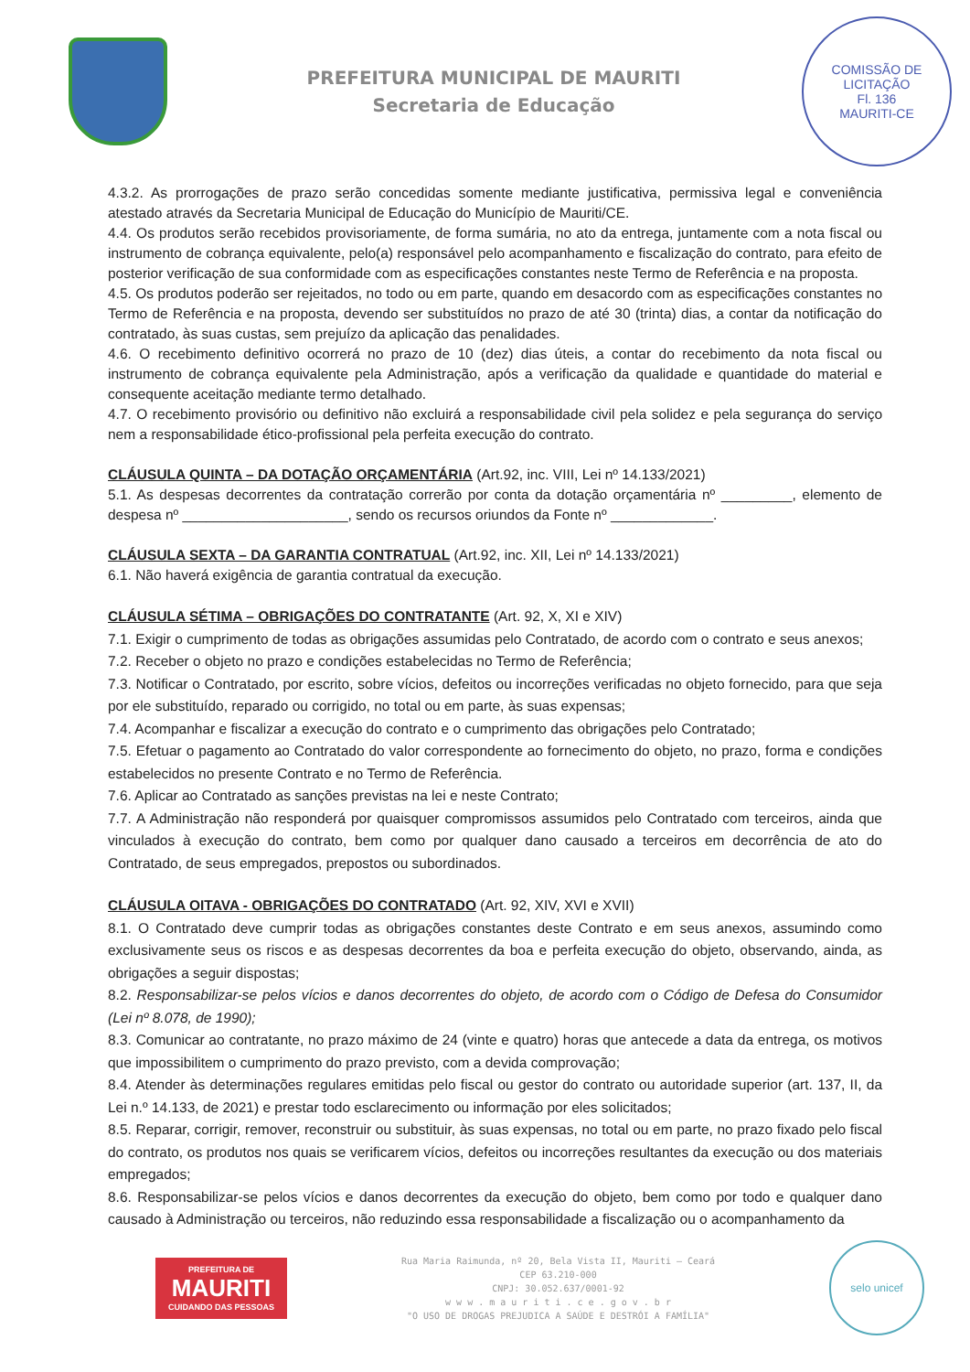PREFEITURA MUNICIPAL DE MAURITI
Secretaria de Educação
COMISSÃO DE LICITAÇÃO
Fl. 136
MAURITI-CE
4.3.2. As prorrogações de prazo serão concedidas somente mediante justificativa, permissiva legal e conveniência atestado através da Secretaria Municipal de Educação do Município de Mauriti/CE.
4.4. Os produtos serão recebidos provisoriamente, de forma sumária, no ato da entrega, juntamente com a nota fiscal ou instrumento de cobrança equivalente, pelo(a) responsável pelo acompanhamento e fiscalização do contrato, para efeito de posterior verificação de sua conformidade com as especificações constantes neste Termo de Referência e na proposta.
4.5. Os produtos poderão ser rejeitados, no todo ou em parte, quando em desacordo com as especificações constantes no Termo de Referência e na proposta, devendo ser substituídos no prazo de até 30 (trinta) dias, a contar da notificação do contratado, às suas custas, sem prejuízo da aplicação das penalidades.
4.6. O recebimento definitivo ocorrerá no prazo de 10 (dez) dias úteis, a contar do recebimento da nota fiscal ou instrumento de cobrança equivalente pela Administração, após a verificação da qualidade e quantidade do material e consequente aceitação mediante termo detalhado.
4.7. O recebimento provisório ou definitivo não excluirá a responsabilidade civil pela solidez e pela segurança do serviço nem a responsabilidade ético-profissional pela perfeita execução do contrato.
CLÁUSULA QUINTA – DA DOTAÇÃO ORÇAMENTÁRIA (Art.92, inc. VIII, Lei nº 14.133/2021)
5.1. As despesas decorrentes da contratação correrão por conta da dotação orçamentária nº _________, elemento de despesa nº _____________________, sendo os recursos oriundos da Fonte nº _____________.
CLÁUSULA SEXTA – DA GARANTIA CONTRATUAL (Art.92, inc. XII, Lei nº 14.133/2021)
6.1. Não haverá exigência de garantia contratual da execução.
CLÁUSULA SÉTIMA – OBRIGAÇÕES DO CONTRATANTE (Art. 92, X, XI e XIV)
7.1. Exigir o cumprimento de todas as obrigações assumidas pelo Contratado, de acordo com o contrato e seus anexos;
7.2. Receber o objeto no prazo e condições estabelecidas no Termo de Referência;
7.3. Notificar o Contratado, por escrito, sobre vícios, defeitos ou incorreções verificadas no objeto fornecido, para que seja por ele substituído, reparado ou corrigido, no total ou em parte, às suas expensas;
7.4. Acompanhar e fiscalizar a execução do contrato e o cumprimento das obrigações pelo Contratado;
7.5. Efetuar o pagamento ao Contratado do valor correspondente ao fornecimento do objeto, no prazo, forma e condições estabelecidos no presente Contrato e no Termo de Referência.
7.6. Aplicar ao Contratado as sanções previstas na lei e neste Contrato;
7.7. A Administração não responderá por quaisquer compromissos assumidos pelo Contratado com terceiros, ainda que vinculados à execução do contrato, bem como por qualquer dano causado a terceiros em decorrência de ato do Contratado, de seus empregados, prepostos ou subordinados.
CLÁUSULA OITAVA - OBRIGAÇÕES DO CONTRATADO (Art. 92, XIV, XVI e XVII)
8.1. O Contratado deve cumprir todas as obrigações constantes deste Contrato e em seus anexos, assumindo como exclusivamente seus os riscos e as despesas decorrentes da boa e perfeita execução do objeto, observando, ainda, as obrigações a seguir dispostas;
8.2. Responsabilizar-se pelos vícios e danos decorrentes do objeto, de acordo com o Código de Defesa do Consumidor (Lei nº 8.078, de 1990);
8.3. Comunicar ao contratante, no prazo máximo de 24 (vinte e quatro) horas que antecede a data da entrega, os motivos que impossibilitem o cumprimento do prazo previsto, com a devida comprovação;
8.4. Atender às determinações regulares emitidas pelo fiscal ou gestor do contrato ou autoridade superior (art. 137, II, da Lei n.º 14.133, de 2021) e prestar todo esclarecimento ou informação por eles solicitados;
8.5. Reparar, corrigir, remover, reconstruir ou substituir, às suas expensas, no total ou em parte, no prazo fixado pelo fiscal do contrato, os produtos nos quais se verificarem vícios, defeitos ou incorreções resultantes da execução ou dos materiais empregados;
8.6. Responsabilizar-se pelos vícios e danos decorrentes da execução do objeto, bem como por todo e qualquer dano causado à Administração ou terceiros, não reduzindo essa responsabilidade a fiscalização ou o acompanhamento da
PREFEITURA DE
MAURITI
CUIDANDO DAS PESSOAS
Rua Maria Raimunda, nº 20, Bela Vista II, Mauriti – Ceará
CEP 63.210-000
CNPJ: 30.052.637/0001-92
w w w . m a u r i t i . c e . g o v . b r
"O USO DE DROGAS PREJUDICA A SAÚDE E DESTRÓI A FAMÍLIA"
selo unicef